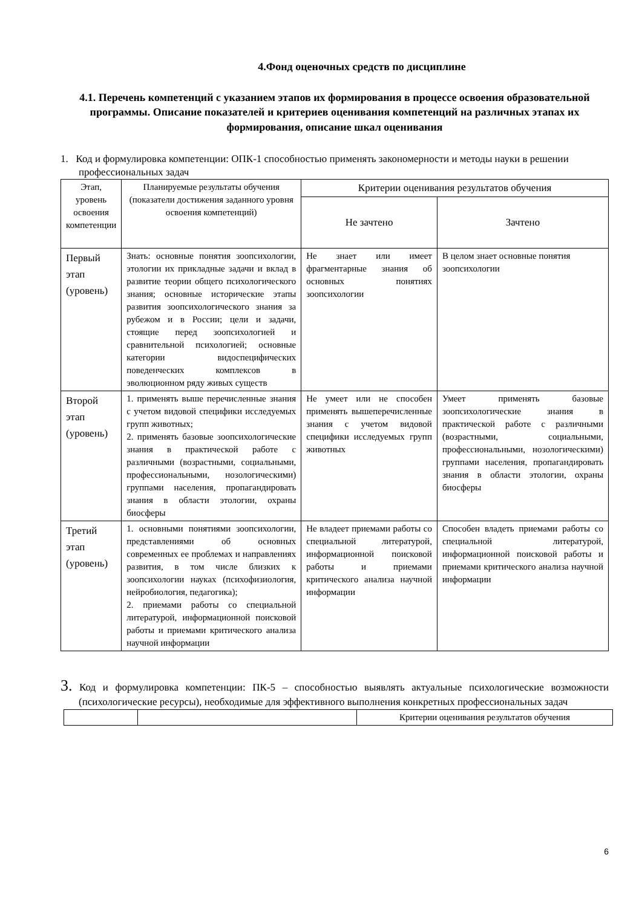4.Фонд оценочных средств по дисциплине
4.1. Перечень компетенций с указанием этапов их формирования в процессе освоения образовательной программы. Описание показателей и критериев оценивания компетенций на различных этапах их формирования, описание шкал оценивания
1. Код и формулировка компетенции: ОПК-1 способностью применять закономерности и методы науки в решении профессиональных задач
| Этап, уровень освоения компетенции | Планируемые результаты обучения (показатели достижения заданного уровня освоения компетенций) | Критерии оценивания результатов обучения | |
| --- | --- | --- | --- |
| | | Не зачтено | Зачтено |
| Первый этап (уровень) | Знать: основные понятия зоопсихологии, этологии их прикладные задачи и вклад в развитие теории общего психологического знания; основные исторические этапы развития зоопсихологического знания за рубежом и в России; цели и задачи, стоящие перед зоопсихологией и сравнительной психологией; основные категории видоспецифических поведенческих комплексов в эволюционном ряду живых существ | Не знает или имеет фрагментарные знания об основных понятиях зоопсихологии | В целом знает основные понятия зоопсихологии |
| Второй этап (уровень) | 1. применять выше перечисленные знания с учетом видовой специфики исследуемых групп животных; 2. применять базовые зоопсихологические знания в практической работе с различными (возрастными, социальными, профессиональными, нозологическими) группами населения, пропагандировать знания в области этологии, охраны биосферы | Не умеет или не способен применять вышеперечисленные знания с учетом видовой специфики исследуемых групп животных | Умеет применять базовые зоопсихологические знания в практической работе с различными (возрастными, социальными, профессиональными, нозологическими) группами населения, пропагандировать знания в области этологии, охраны биосферы |
| Третий этап (уровень) | 1. основными понятиями зоопсихологии, представлениями об основных современных ее проблемах и направлениях развития, в том числе близких к зоопсихологии науках (психофизиология, нейробиология, педагогика); 2. приемами работы со специальной литературой, информационной поисковой работы и приемами критического анализа научной информации | Не владеет приемами работы со специальной литературой, информационной поисковой работы и приемами критического анализа научной информации | Способен владеть приемами работы со специальной литературой, информационной поисковой работы и приемами критического анализа научной информации |
3. Код и формулировка компетенции: ПК-5 – способностью выявлять актуальные психологические возможности (психологические ресурсы), необходимые для эффективного выполнения конкретных профессиональных задач
| | | Критерии оценивания результатов обучения |
6